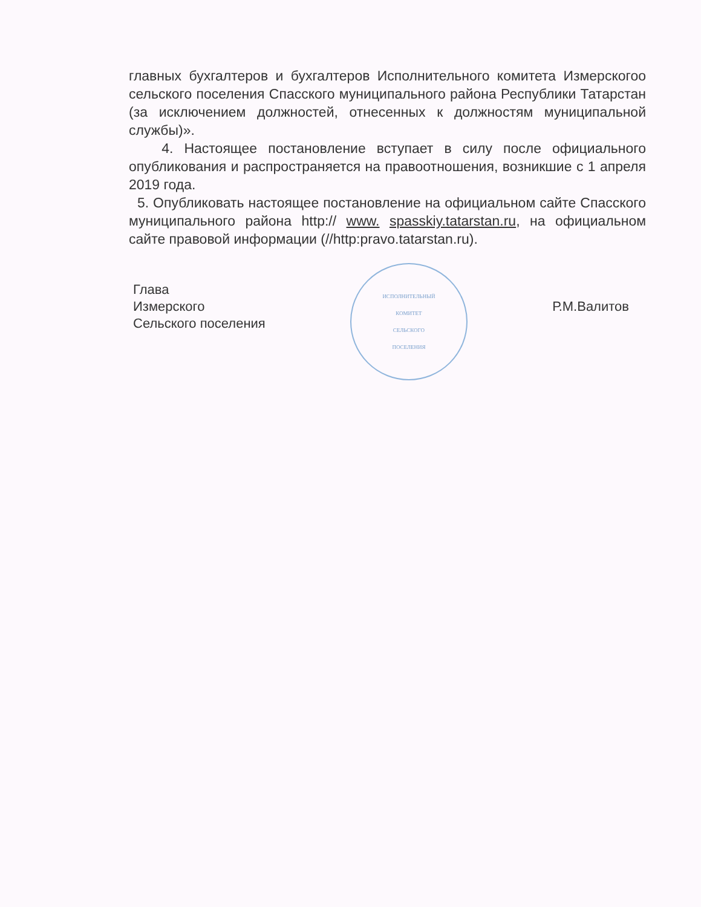главных бухгалтеров и бухгалтеров Исполнительного комитета Измерскогоо сельского поселения Спасского муниципального района Республики Татарстан (за исключением должностей, отнесенных к должностям муниципальной службы)».
4. Настоящее постановление вступает в силу после официального опубликования и распространяется на правоотношения, возникшие с 1 апреля 2019 года.
5. Опубликовать настоящее постановление на официальном сайте Спасского муниципального района http:// www. spasskiy.tatarstan.ru, на официальном сайте правовой информации (//http:pravo.tatarstan.ru).
Глава
Измерского
Сельского поселения
ИСПОЛНИТЕЛЬНЫЙ
КОМИТЕТ
СЕЛЬСКОГО
ПОСЕЛЕНИЯ
Р.М.Валитов